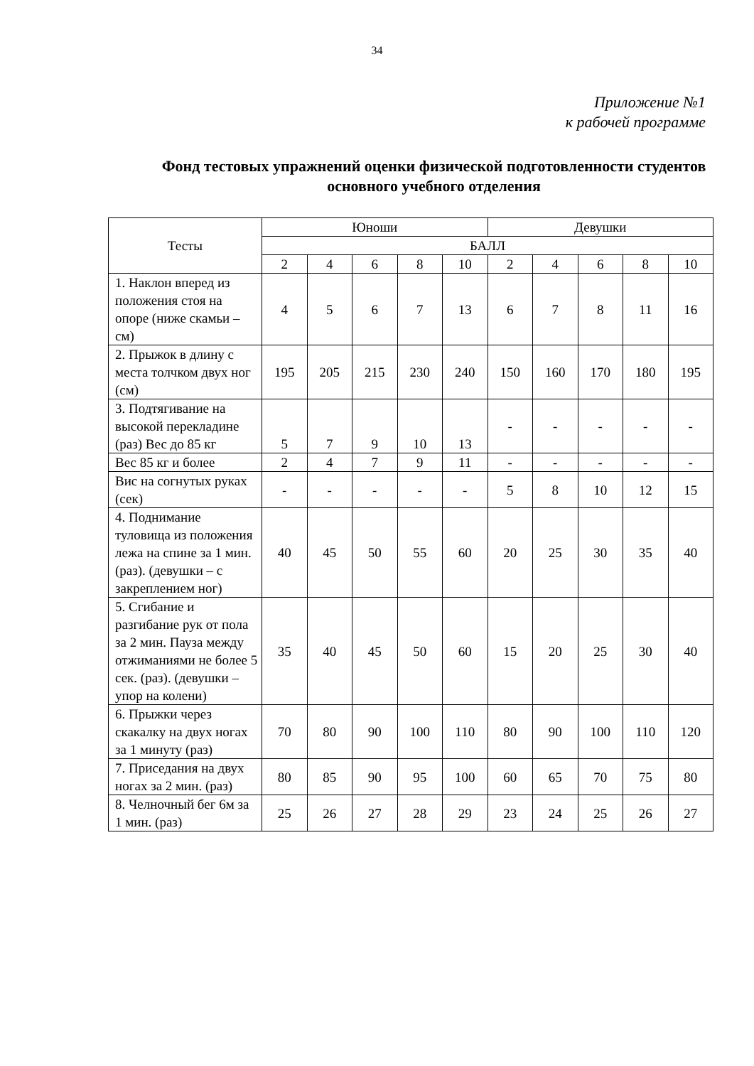34
Приложение №1
к рабочей программе
Фонд тестовых упражнений оценки физической подготовленности студентов основного учебного отделения
| Тесты | Юноши | | | | | Девушки | | | | |
| --- | --- | --- | --- | --- | --- | --- | --- | --- | --- | --- |
| | БАЛЛ | | | | | | | | | |
| | 2 | 4 | 6 | 8 | 10 | 2 | 4 | 6 | 8 | 10 |
| 1. Наклон вперед из положения стоя на опоре (ниже скамьи – см) | 4 | 5 | 6 | 7 | 13 | 6 | 7 | 8 | 11 | 16 |
| 2. Прыжок в длину с места толчком двух ног (см) | 195 | 205 | 215 | 230 | 240 | 150 | 160 | 170 | 180 | 195 |
| 3. Подтягивание на высокой перекладине (раз) Вес до 85 кг | 5 | 7 | 9 | 10 | 13 | - | - | - | - | - |
| Вес 85 кг и более | 2 | 4 | 7 | 9 | 11 | - | - | - | - | - |
| Вис на согнутых руках (сек) | - | - | - | - | - | 5 | 8 | 10 | 12 | 15 |
| 4. Поднимание туловища из положения лежа на спине за 1 мин. (раз). (девушки – с закреплением ног) | 40 | 45 | 50 | 55 | 60 | 20 | 25 | 30 | 35 | 40 |
| 5. Сгибание и разгибание рук от пола за 2 мин. Пауза между отжиманиями не более 5 сек. (раз). (девушки – упор на колени) | 35 | 40 | 45 | 50 | 60 | 15 | 20 | 25 | 30 | 40 |
| 6. Прыжки через скакалку на двух ногах за 1 минуту (раз) | 70 | 80 | 90 | 100 | 110 | 80 | 90 | 100 | 110 | 120 |
| 7. Приседания на двух ногах за 2 мин. (раз) | 80 | 85 | 90 | 95 | 100 | 60 | 65 | 70 | 75 | 80 |
| 8. Челночный бег 6м за 1 мин. (раз) | 25 | 26 | 27 | 28 | 29 | 23 | 24 | 25 | 26 | 27 |